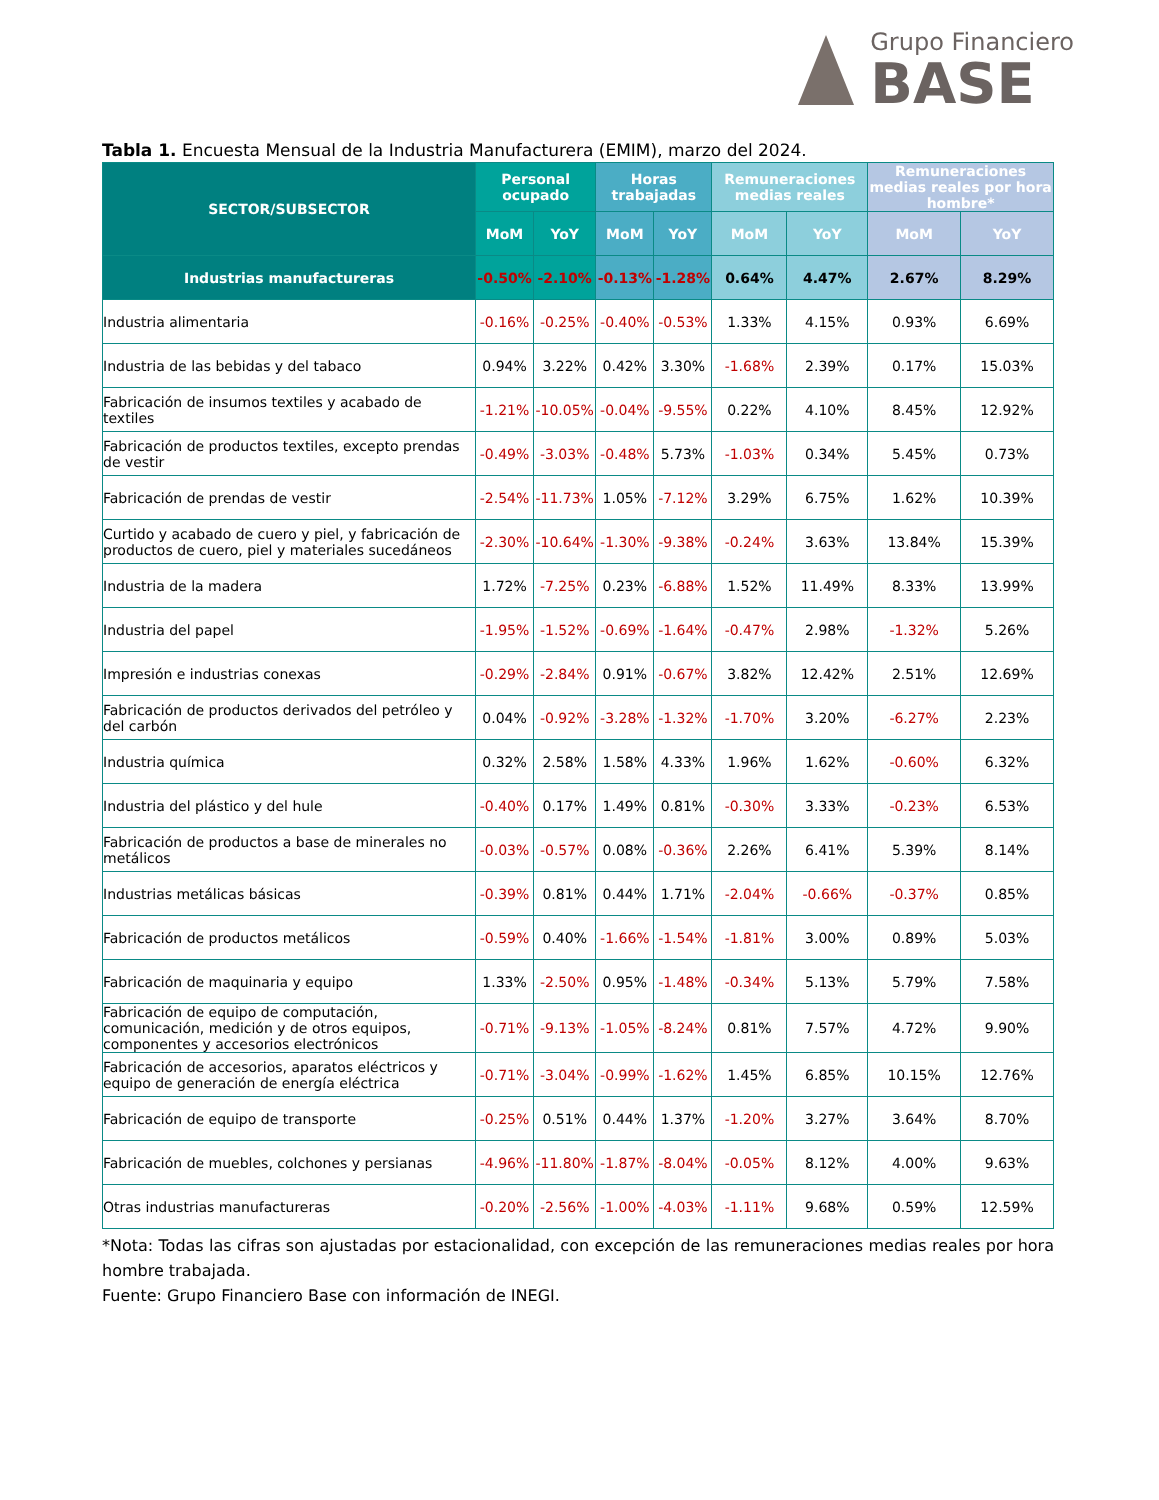Grupo Financiero
BASE
Tabla 1. Encuesta Mensual de la Industria Manufacturera (EMIM), marzo del 2024.
| SECTOR/SUBSECTOR | Personal ocupado | | Horas trabajadas | | Remuneraciones medias reales | | Remuneraciones medias reales por hora hombre* | |
| --- | --- | --- | --- | --- | --- | --- | --- | --- |
| | MoM | YoY | MoM | YoY | MoM | YoY | MoM | YoY |
| Industrias manufactureras | -0.50% | -2.10% | -0.13% | -1.28% | 0.64% | 4.47% | 2.67% | 8.29% |
| Industria alimentaria | -0.16% | -0.25% | -0.40% | -0.53% | 1.33% | 4.15% | 0.93% | 6.69% |
| Industria de las bebidas y del tabaco | 0.94% | 3.22% | 0.42% | 3.30% | -1.68% | 2.39% | 0.17% | 15.03% |
| Fabricación de insumos textiles y acabado de textiles | -1.21% | -10.05% | -0.04% | -9.55% | 0.22% | 4.10% | 8.45% | 12.92% |
| Fabricación de productos textiles, excepto prendas de vestir | -0.49% | -3.03% | -0.48% | 5.73% | -1.03% | 0.34% | 5.45% | 0.73% |
| Fabricación de prendas de vestir | -2.54% | -11.73% | 1.05% | -7.12% | 3.29% | 6.75% | 1.62% | 10.39% |
| Curtido y acabado de cuero y piel, y fabricación de productos de cuero, piel y materiales sucedáneos | -2.30% | -10.64% | -1.30% | -9.38% | -0.24% | 3.63% | 13.84% | 15.39% |
| Industria de la madera | 1.72% | -7.25% | 0.23% | -6.88% | 1.52% | 11.49% | 8.33% | 13.99% |
| Industria del papel | -1.95% | -1.52% | -0.69% | -1.64% | -0.47% | 2.98% | -1.32% | 5.26% |
| Impresión e industrias conexas | -0.29% | -2.84% | 0.91% | -0.67% | 3.82% | 12.42% | 2.51% | 12.69% |
| Fabricación de productos derivados del petróleo y del carbón | 0.04% | -0.92% | -3.28% | -1.32% | -1.70% | 3.20% | -6.27% | 2.23% |
| Industria química | 0.32% | 2.58% | 1.58% | 4.33% | 1.96% | 1.62% | -0.60% | 6.32% |
| Industria del plástico y del hule | -0.40% | 0.17% | 1.49% | 0.81% | -0.30% | 3.33% | -0.23% | 6.53% |
| Fabricación de productos a base de minerales no metálicos | -0.03% | -0.57% | 0.08% | -0.36% | 2.26% | 6.41% | 5.39% | 8.14% |
| Industrias metálicas básicas | -0.39% | 0.81% | 0.44% | 1.71% | -2.04% | -0.66% | -0.37% | 0.85% |
| Fabricación de productos metálicos | -0.59% | 0.40% | -1.66% | -1.54% | -1.81% | 3.00% | 0.89% | 5.03% |
| Fabricación de maquinaria y equipo | 1.33% | -2.50% | 0.95% | -1.48% | -0.34% | 5.13% | 5.79% | 7.58% |
| Fabricación de equipo de computación, comunicación, medición y de otros equipos, componentes y accesorios electrónicos | -0.71% | -9.13% | -1.05% | -8.24% | 0.81% | 7.57% | 4.72% | 9.90% |
| Fabricación de accesorios, aparatos eléctricos y equipo de generación de energía eléctrica | -0.71% | -3.04% | -0.99% | -1.62% | 1.45% | 6.85% | 10.15% | 12.76% |
| Fabricación de equipo de transporte | -0.25% | 0.51% | 0.44% | 1.37% | -1.20% | 3.27% | 3.64% | 8.70% |
| Fabricación de muebles, colchones y persianas | -4.96% | -11.80% | -1.87% | -8.04% | -0.05% | 8.12% | 4.00% | 9.63% |
| Otras industrias manufactureras | -0.20% | -2.56% | -1.00% | -4.03% | -1.11% | 9.68% | 0.59% | 12.59% |
*Nota: Todas las cifras son ajustadas por estacionalidad, con excepción de las remuneraciones medias reales por hora hombre trabajada.
Fuente: Grupo Financiero Base con información de INEGI.